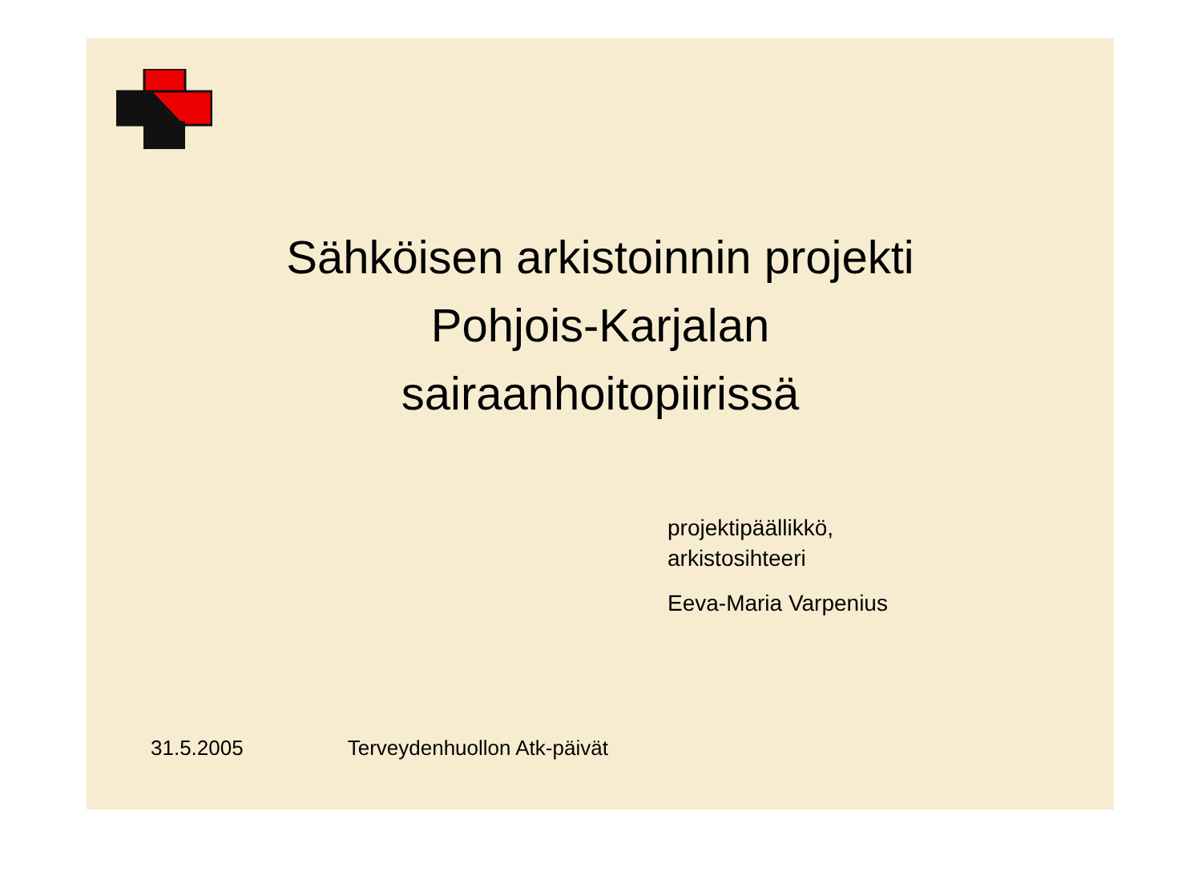Sähköisen arkistoinnin projekti
Pohjois-Karjalan
sairaanhoitopiirissä
projektipäällikkö,
arkistosihteeri
Eeva-Maria Varpenius
31.5.2005 Terveydenhuollon Atk-päivät